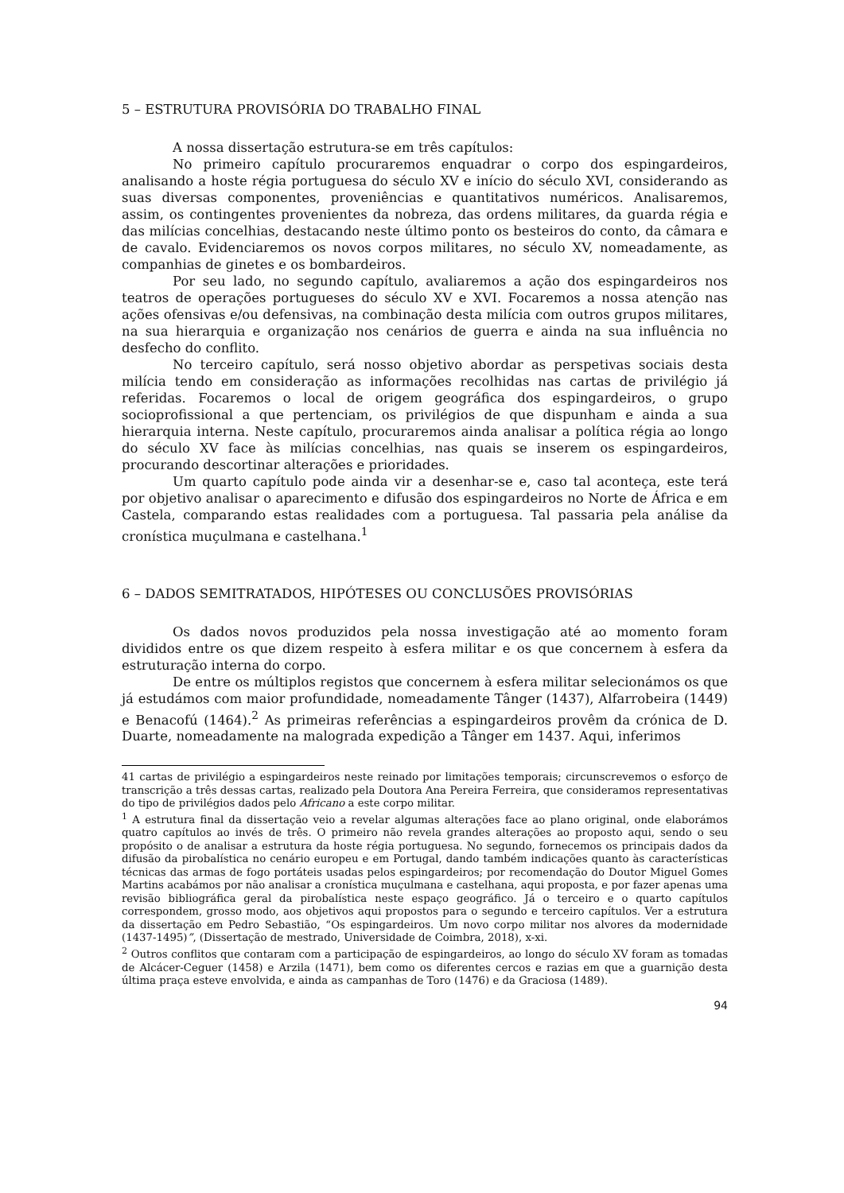5 – ESTRUTURA PROVISÓRIA DO TRABALHO FINAL
A nossa dissertação estrutura-se em três capítulos:
No primeiro capítulo procuraremos enquadrar o corpo dos espingardeiros, analisando a hoste régia portuguesa do século XV e início do século XVI, considerando as suas diversas componentes, proveniências e quantitativos numéricos. Analisaremos, assim, os contingentes provenientes da nobreza, das ordens militares, da guarda régia e das milícias concelhias, destacando neste último ponto os besteiros do conto, da câmara e de cavalo. Evidenciaremos os novos corpos militares, no século XV, nomeadamente, as companhias de ginetes e os bombardeiros.
Por seu lado, no segundo capítulo, avaliaremos a ação dos espingardeiros nos teatros de operações portugueses do século XV e XVI. Focaremos a nossa atenção nas ações ofensivas e/ou defensivas, na combinação desta milícia com outros grupos militares, na sua hierarquia e organização nos cenários de guerra e ainda na sua influência no desfecho do conflito.
No terceiro capítulo, será nosso objetivo abordar as perspetivas sociais desta milícia tendo em consideração as informações recolhidas nas cartas de privilégio já referidas. Focaremos o local de origem geográfica dos espingardeiros, o grupo socioprofissional a que pertenciam, os privilégios de que dispunham e ainda a sua hierarquia interna. Neste capítulo, procuraremos ainda analisar a política régia ao longo do século XV face às milícias concelhias, nas quais se inserem os espingardeiros, procurando descortinar alterações e prioridades.
Um quarto capítulo pode ainda vir a desenhar-se e, caso tal aconteça, este terá por objetivo analisar o aparecimento e difusão dos espingardeiros no Norte de África e em Castela, comparando estas realidades com a portuguesa. Tal passaria pela análise da cronística muçulmana e castelhana.<sup>1</sup>
6 – DADOS SEMITRATADOS, HIPÓTESES OU CONCLUSÕES PROVISÓRIAS
Os dados novos produzidos pela nossa investigação até ao momento foram divididos entre os que dizem respeito à esfera militar e os que concernem à esfera da estruturação interna do corpo.
De entre os múltiplos registos que concernem à esfera militar selecionámos os que já estudámos com maior profundidade, nomeadamente Tânger (1437), Alfarrobeira (1449) e Benacofú (1464).<sup>2</sup> As primeiras referências a espingardeiros provêm da crónica de D. Duarte, nomeadamente na malograda expedição a Tânger em 1437. Aqui, inferimos
41 cartas de privilégio a espingardeiros neste reinado por limitações temporais; circunscrevemos o esforço de transcrição a três dessas cartas, realizado pela Doutora Ana Pereira Ferreira, que consideramos representativas do tipo de privilégios dados pelo Africano a este corpo militar.
<sup>1</sup> A estrutura final da dissertação veio a revelar algumas alterações face ao plano original, onde elaborámos quatro capítulos ao invés de três. O primeiro não revela grandes alterações ao proposto aqui, sendo o seu propósito o de analisar a estrutura da hoste régia portuguesa. No segundo, fornecemos os principais dados da difusão da pirobalística no cenário europeu e em Portugal, dando também indicações quanto às características técnicas das armas de fogo portáteis usadas pelos espingardeiros; por recomendação do Doutor Miguel Gomes Martins acabámos por não analisar a cronística muçulmana e castelhana, aqui proposta, e por fazer apenas uma revisão bibliográfica geral da pirobalística neste espaço geográfico. Já o terceiro e o quarto capítulos correspondem, grosso modo, aos objetivos aqui propostos para o segundo e terceiro capítulos. Ver a estrutura da dissertação em Pedro Sebastião, “Os espingardeiros. Um novo corpo militar nos alvores da modernidade (1437-1495)”, (Dissertação de mestrado, Universidade de Coimbra, 2018), x-xi.
<sup>2</sup> Outros conflitos que contaram com a participação de espingardeiros, ao longo do século XV foram as tomadas de Alcácer-Ceguer (1458) e Arzila (1471), bem como os diferentes cercos e razias em que a guarnição desta última praça esteve envolvida, e ainda as campanhas de Toro (1476) e da Graciosa (1489).
94